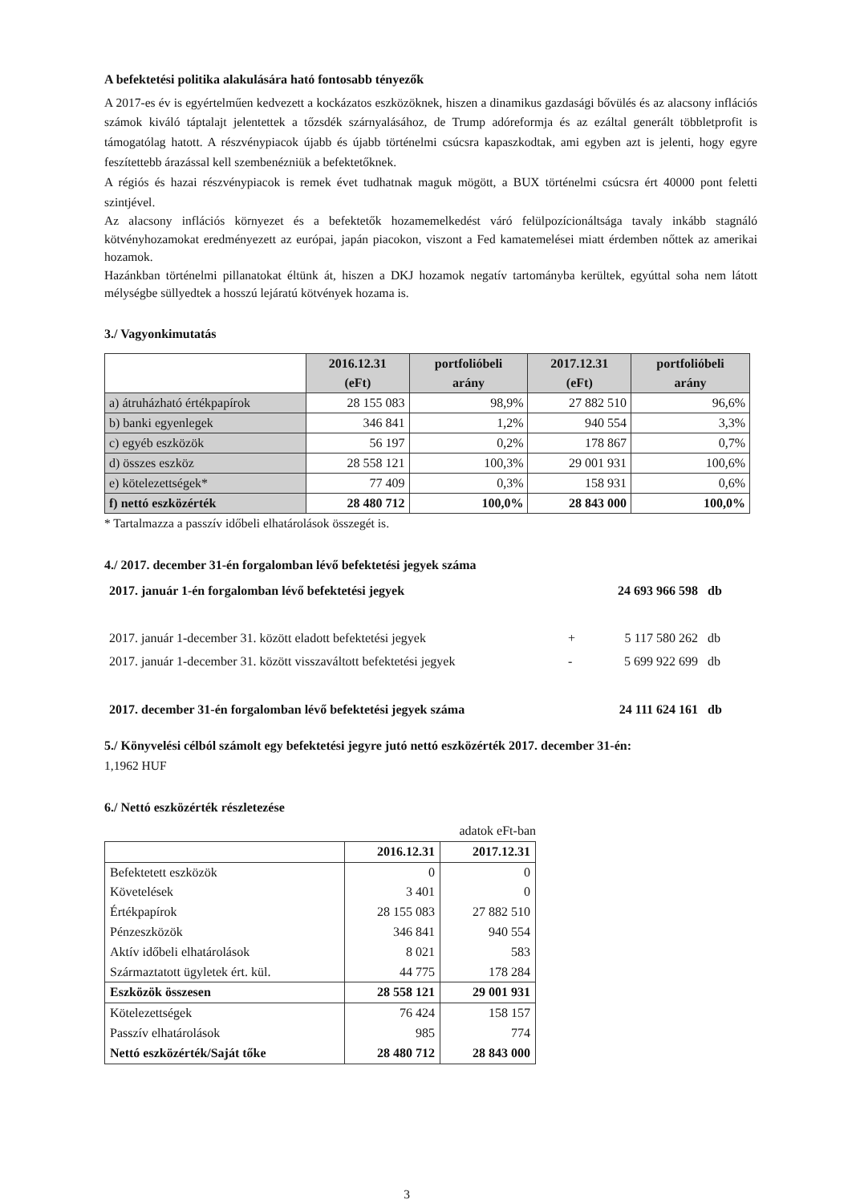A befektetési politika alakulására ható fontosabb tényezők
A 2017-es év is egyértelműen kedvezett a kockázatos eszközöknek, hiszen a dinamikus gazdasági bővülés és az alacsony inflációs számok kiváló táptalajt jelentettek a tőzsdék szárnyalásához, de Trump adóreformja és az ezáltal generált többletprofit is támogatólag hatott. A részvénypiacok újabb és újabb történelmi csúcsra kapaszkodtak, ami egyben azt is jelenti, hogy egyre feszítettebb árazással kell szembenézniük a befektetőknek.
A régiós és hazai részvénypiacok is remek évet tudhatnak maguk mögött, a BUX történelmi csúcsra ért 40000 pont feletti szintjével.
Az alacsony inflációs környezet és a befektetők hozamemelkedést váró felülpozícionáltsága tavaly inkább stagnáló kötvényhozamokat eredményezett az európai, japán piacokon, viszont a Fed kamatemelései miatt érdemben nőttek az amerikai hozamok.
Hazánkban történelmi pillanatokat éltünk át, hiszen a DKJ hozamok negatív tartományba kerültek, egyúttal soha nem látott mélységbe süllyedtek a hosszú lejáratú kötvények hozama is.
3./ Vagyonkimutatás
| | 2016.12.31 (eFt) | portfolióbeli arány | 2017.12.31 (eFt) | portfolióbeli arány |
| --- | --- | --- | --- | --- |
| a) átruházható értékpapírok | 28 155 083 | 98,9% | 27 882 510 | 96,6% |
| b) banki egyenlegek | 346 841 | 1,2% | 940 554 | 3,3% |
| c) egyéb eszközök | 56 197 | 0,2% | 178 867 | 0,7% |
| d) összes eszköz | 28 558 121 | 100,3% | 29 001 931 | 100,6% |
| e) kötelezettségek* | 77 409 | 0,3% | 158 931 | 0,6% |
| f) nettó eszközérték | 28 480 712 | 100,0% | 28 843 000 | 100,0% |
* Tartalmazza a passzív időbeli elhatárolások összegét is.
4./ 2017. december 31-én forgalomban lévő befektetési jegyek száma
| 2017. január 1-én forgalomban lévő befektetési jegyek | | 24 693 966 598 | db |
| 2017. január 1-december 31. között eladott befektetési jegyek | + | 5 117 580 262 | db |
| 2017. január 1-december 31. között visszaváltott befektetési jegyek | - | 5 699 922 699 | db |
| 2017. december 31-én forgalomban lévő befektetési jegyek száma | | 24 111 624 161 | db |
5./ Könyvelési célból számolt egy befektetési jegyre jutó nettó eszközérték 2017. december 31-én:
1,1962 HUF
6./ Nettó eszközérték részletezése
adatok eFt-ban
| | 2016.12.31 | 2017.12.31 |
| Befektetett eszközök | 0 | 0 |
| Követelések | 3 401 | 0 |
| Értékpapírok | 28 155 083 | 27 882 510 |
| Pénzeszközök | 346 841 | 940 554 |
| Aktív időbeli elhatárolások | 8 021 | 583 |
| Származtatott ügyletek ért. kül. | 44 775 | 178 284 |
| Eszközök összesen | 28 558 121 | 29 001 931 |
| Kötelezettségek | 76 424 | 158 157 |
| Passzív elhatárolások | 985 | 774 |
| Nettó eszközérték/Saját tőke | 28 480 712 | 28 843 000 |
3